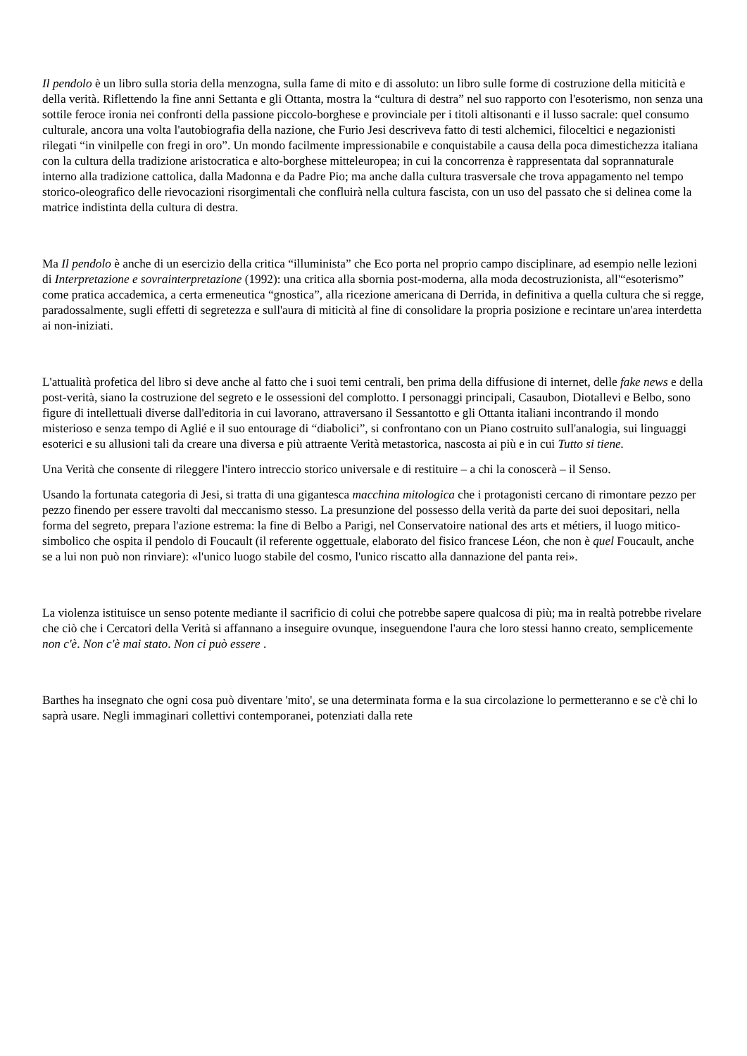Il pendolo è un libro sulla storia della menzogna, sulla fame di mito e di assoluto: un libro sulle forme di costruzione della miticità e della verità. Riflettendo la fine anni Settanta e gli Ottanta, mostra la “cultura di destra” nel suo rapporto con l'esoterismo, non senza una sottile feroce ironia nei confronti della passione piccolo-borghese e provinciale per i titoli altisonanti e il lusso sacrale: quel consumo culturale, ancora una volta l'autobiografia della nazione, che Furio Jesi descriveva fatto di testi alchemici, filoceltici e negazionisti rilegati “in vinilpelle con fregi in oro”. Un mondo facilmente impressionabile e conquistabile a causa della poca dimestichezza italiana con la cultura della tradizione aristocratica e alto-borghese mitteleuropea; in cui la concorrenza è rappresentata dal soprannaturale interno alla tradizione cattolica, dalla Madonna e da Padre Pio; ma anche dalla cultura trasversale che trova appagamento nel tempo storico-oleografico delle rievocazioni risorgimentali che confluirà nella cultura fascista, con un uso del passato che si delinea come la matrice indistinta della cultura di destra.
Ma Il pendolo è anche di un esercizio della critica “illuminista” che Eco porta nel proprio campo disciplinare, ad esempio nelle lezioni di Interpretazione e sovrainterpretazione (1992): una critica alla sbornia post-moderna, alla moda decostruzionista, all'“esoterismo” come pratica accademica, a certa ermeneutica “gnostica”, alla ricezione americana di Derrida, in definitiva a quella cultura che si regge, paradossalmente, sugli effetti di segretezza e sull'aura di miticità al fine di consolidare la propria posizione e recintare un'area interdetta ai non-iniziati.
L'attualità profetica del libro si deve anche al fatto che i suoi temi centrali, ben prima della diffusione di internet, delle fake news e della post-verità, siano la costruzione del segreto e le ossessioni del complotto. I personaggi principali, Casaubon, Diotallevi e Belbo, sono figure di intellettuali diverse dall'editoria in cui lavorano, attraversano il Sessantotto e gli Ottanta italiani incontrando il mondo misterioso e senza tempo di Aglié e il suo entourage di “diabolici”, si confrontano con un Piano costruito sull'analogia, sui linguaggi esoterici e su allusioni tali da creare una diversa e più attraente Verità metastorica, nascosta ai più e in cui Tutto si tiene.
Una Verità che consente di rileggere l'intero intreccio storico universale e di restituire – a chi la conoscerà – il Senso.
Usando la fortunata categoria di Jesi, si tratta di una gigantesca macchina mitologica che i protagonisti cercano di rimontare pezzo per pezzo finendo per essere travolti dal meccanismo stesso. La presunzione del possesso della verità da parte dei suoi depositari, nella forma del segreto, prepara l'azione estrema: la fine di Belbo a Parigi, nel Conservatoire national des arts et métiers, il luogo mitico-simbolico che ospita il pendolo di Foucault (il referente oggettuale, elaborato del fisico francese Léon, che non è quel Foucault, anche se a lui non può non rinviare): «l'unico luogo stabile del cosmo, l'unico riscatto alla dannazione del panta rei».
La violenza istituisce un senso potente mediante il sacrificio di colui che potrebbe sapere qualcosa di più; ma in realtà potrebbe rivelare che ciò che i Cercatori della Verità si affannano a inseguire ovunque, inseguendone l'aura che loro stessi hanno creato, semplicemente non c'è. Non c'è mai stato. Non ci può essere .
Barthes ha insegnato che ogni cosa può diventare 'mito', se una determinata forma e la sua circolazione lo permetteranno e se c'è chi lo saprà usare. Negli immaginari collettivi contemporanei, potenziati dalla rete